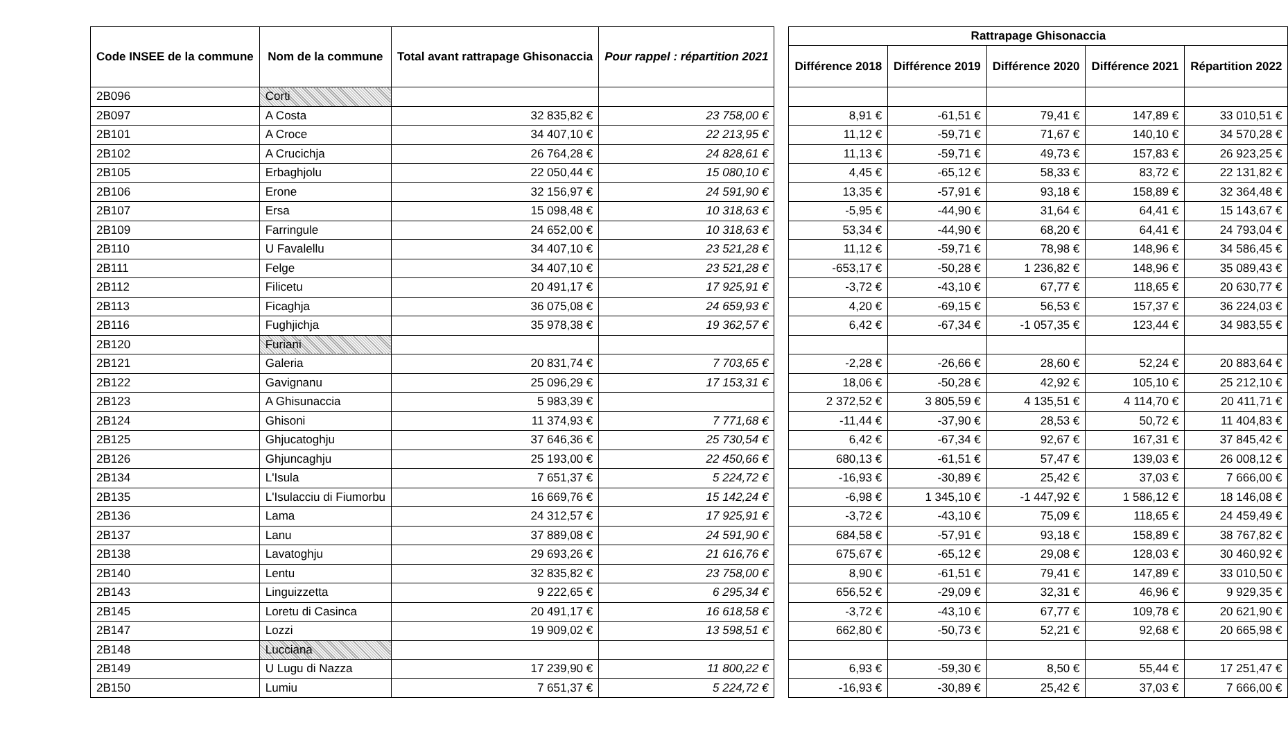| Code INSEE de la commune | Nom de la commune | Total avant rattrapage Ghisonaccia | Pour rappel : répartition 2021 |
| --- | --- | --- | --- |
| 2B096 | Corti | | |
| 2B097 | A Costa | 32 835,82 € | 23 758,00 € |
| 2B101 | A Croce | 34 407,10 € | 22 213,95 € |
| 2B102 | A Crucichja | 26 764,28 € | 24 828,61 € |
| 2B105 | Erbaghjolu | 22 050,44 € | 15 080,10 € |
| 2B106 | Erone | 32 156,97 € | 24 591,90 € |
| 2B107 | Ersa | 15 098,48 € | 10 318,63 € |
| 2B109 | Farringule | 24 652,00 € | 10 318,63 € |
| 2B110 | U Favalellu | 34 407,10 € | 23 521,28 € |
| 2B111 | Felge | 34 407,10 € | 23 521,28 € |
| 2B112 | Filicetu | 20 491,17 € | 17 925,91 € |
| 2B113 | Ficaghja | 36 075,08 € | 24 659,93 € |
| 2B116 | Fughjichja | 35 978,38 € | 19 362,57 € |
| 2B120 | Furiani | | |
| 2B121 | Galeria | 20 831,74 € | 7 703,65 € |
| 2B122 | Gavignanu | 25 096,29 € | 17 153,31 € |
| 2B123 | A Ghisunaccia | 5 983,39 € | |
| 2B124 | Ghisoni | 11 374,93 € | 7 771,68 € |
| 2B125 | Ghjucatoghju | 37 646,36 € | 25 730,54 € |
| 2B126 | Ghjuncaghju | 25 193,00 € | 22 450,66 € |
| 2B134 | L'Isula | 7 651,37 € | 5 224,72 € |
| 2B135 | L'Isulacciu di Fiumorbu | 16 669,76 € | 15 142,24 € |
| 2B136 | Lama | 24 312,57 € | 17 925,91 € |
| 2B137 | Lanu | 37 889,08 € | 24 591,90 € |
| 2B138 | Lavatoghju | 29 693,26 € | 21 616,76 € |
| 2B140 | Lentu | 32 835,82 € | 23 758,00 € |
| 2B143 | Linguizzetta | 9 222,65 € | 6 295,34 € |
| 2B145 | Loretu di Casinca | 20 491,17 € | 16 618,58 € |
| 2B147 | Lozzi | 19 909,02 € | 13 598,51 € |
| 2B148 | Lucciana | | |
| 2B149 | U Lugu di Nazza | 17 239,90 € | 11 800,22 € |
| 2B150 | Lumiu | 7 651,37 € | 5 224,72 € |
| Rattrapage Ghisonaccia | | | | |
| --- | --- | --- | --- | --- |
| Différence 2018 | Différence 2019 | Différence 2020 | Différence 2021 | Répartition 2022 |
| 8,91 € | -61,51 € | 79,41 € | 147,89 € | 33 010,51 € |
| 11,12 € | -59,71 € | 71,67 € | 140,10 € | 34 570,28 € |
| 11,13 € | -59,71 € | 49,73 € | 157,83 € | 26 923,25 € |
| 4,45 € | -65,12 € | 58,33 € | 83,72 € | 22 131,82 € |
| 13,35 € | -57,91 € | 93,18 € | 158,89 € | 32 364,48 € |
| -5,95 € | -44,90 € | 31,64 € | 64,41 € | 15 143,67 € |
| 53,34 € | -44,90 € | 68,20 € | 64,41 € | 24 793,04 € |
| 11,12 € | -59,71 € | 78,98 € | 148,96 € | 34 586,45 € |
| -653,17 € | -50,28 € | 1 236,82 € | 148,96 € | 35 089,43 € |
| -3,72 € | -43,10 € | 67,77 € | 118,65 € | 20 630,77 € |
| 4,20 € | -69,15 € | 56,53 € | 157,37 € | 36 224,03 € |
| 6,42 € | -67,34 € | -1 057,35 € | 123,44 € | 34 983,55 € |
| -2,28 € | -26,66 € | 28,60 € | 52,24 € | 20 883,64 € |
| 18,06 € | -50,28 € | 42,92 € | 105,10 € | 25 212,10 € |
| 2 372,52 € | 3 805,59 € | 4 135,51 € | 4 114,70 € | 20 411,71 € |
| -11,44 € | -37,90 € | 28,53 € | 50,72 € | 11 404,83 € |
| 6,42 € | -67,34 € | 92,67 € | 167,31 € | 37 845,42 € |
| 680,13 € | -61,51 € | 57,47 € | 139,03 € | 26 008,12 € |
| -16,93 € | -30,89 € | 25,42 € | 37,03 € | 7 666,00 € |
| -6,98 € | 1 345,10 € | -1 447,92 € | 1 586,12 € | 18 146,08 € |
| -3,72 € | -43,10 € | 75,09 € | 118,65 € | 24 459,49 € |
| 684,58 € | -57,91 € | 93,18 € | 158,89 € | 38 767,82 € |
| 675,67 € | -65,12 € | 29,08 € | 128,03 € | 30 460,92 € |
| 8,90 € | -61,51 € | 79,41 € | 147,89 € | 33 010,50 € |
| 656,52 € | -29,09 € | 32,31 € | 46,96 € | 9 929,35 € |
| -3,72 € | -43,10 € | 67,77 € | 109,78 € | 20 621,90 € |
| 662,80 € | -50,73 € | 52,21 € | 92,68 € | 20 665,98 € |
| 6,93 € | -59,30 € | 8,50 € | 55,44 € | 17 251,47 € |
| -16,93 € | -30,89 € | 25,42 € | 37,03 € | 7 666,00 € |